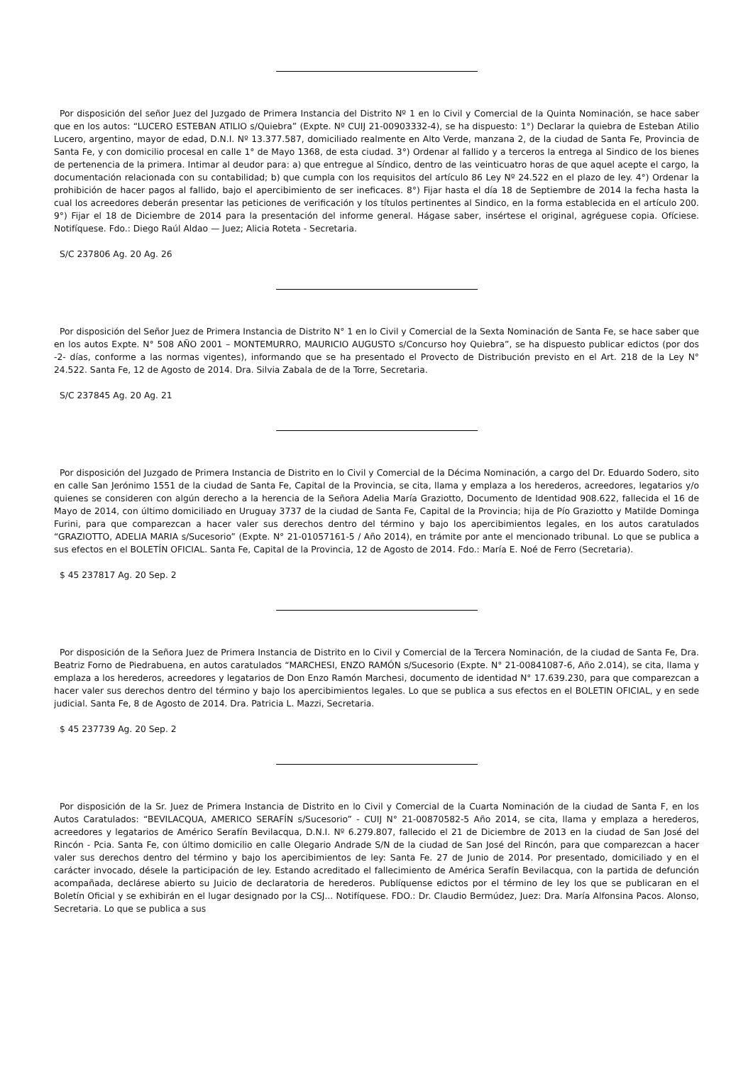Por disposición del señor Juez del Juzgado de Primera Instancia del Distrito Nº 1 en lo Civil y Comercial de la Quinta Nominación, se hace saber que en los autos: “LUCERO ESTEBAN ATILIO s/Quiebra” (Expte. Nº CUIJ 21-00903332-4), se ha dispuesto: 1°) Declarar la quiebra de Esteban Atilio Lucero, argentino, mayor de edad, D.N.I. Nº 13.377.587, domiciliado realmente en Alto Verde, manzana 2, de la ciudad de Santa Fe, Provincia de Santa Fe, y con domicilio procesal en calle 1° de Mayo 1368, de esta ciudad. 3°) Ordenar al fallido y a terceros la entrega al Sindico de los bienes de pertenencia de la primera. Intimar al deudor para: a) que entregue al Síndico, dentro de las veinticuatro horas de que aquel acepte el cargo, la documentación relacionada con su contabilidad; b) que cumpla con los requisitos del artículo 86 Ley Nº 24.522 en el plazo de ley. 4°) Ordenar la prohibición de hacer pagos al fallido, bajo el apercibimiento de ser ineficaces. 8°) Fijar hasta el día 18 de Septiembre de 2014 la fecha hasta la cual los acreedores deberán presentar las peticiones de verificación y los títulos pertinentes al Sindico, en la forma establecida en el artículo 200. 9°) Fijar el 18 de Diciembre de 2014 para la presentación del informe general. Hágase saber, insértese el original, agréguese copia. Ofíciese. Notifíquese. Fdo.: Diego Raúl Aldao — Juez; Alicia Roteta - Secretaria.
S/C 237806 Ag. 20 Ag. 26
Por disposición del Señor Juez de Primera Instancia de Distrito N° 1 en lo Civil y Comercial de la Sexta Nominación de Santa Fe, se hace saber que en los autos Expte. N° 508 AÑO 2001 – MONTEMURRO, MAURICIO AUGUSTO s/Concurso hoy Quiebra”, se ha dispuesto publicar edictos (por dos -2- días, conforme a las normas vigentes), informando que se ha presentado el Provecto de Distribución previsto en el Art. 218 de la Ley N° 24.522. Santa Fe, 12 de Agosto de 2014. Dra. Silvia Zabala de de la Torre, Secretaria.
S/C 237845 Ag. 20 Ag. 21
Por disposición del Juzgado de Primera Instancia de Distrito en lo Civil y Comercial de la Décima Nominación, a cargo del Dr. Eduardo Sodero, sito en calle San Jerónimo 1551 de la ciudad de Santa Fe, Capital de la Provincia, se cita, llama y emplaza a los herederos, acreedores, legatarios y/o quienes se consideren con algún derecho a la herencia de la Señora Adelia María Graziotto, Documento de Identidad 908.622, fallecida el 16 de Mayo de 2014, con último domiciliado en Uruguay 3737 de la ciudad de Santa Fe, Capital de la Provincia; hija de Pío Graziotto y Matilde Dominga Furini, para que comparezcan a hacer valer sus derechos dentro del término y bajo los apercibimientos legales, en los autos caratulados “GRAZIOTTO, ADELIA MARIA s/Sucesorio” (Expte. N° 21-01057161-5 / Año 2014), en trámite por ante el mencionado tribunal. Lo que se publica a sus efectos en el BOLETÍN OFICIAL. Santa Fe, Capital de la Provincia, 12 de Agosto de 2014. Fdo.: María E. Noé de Ferro (Secretaria).
$ 45 237817 Ag. 20 Sep. 2
Por disposición de la Señora Juez de Primera Instancia de Distrito en lo Civil y Comercial de la Tercera Nominación, de la ciudad de Santa Fe, Dra. Beatriz Forno de Piedrabuena, en autos caratulados “MARCHESI, ENZO RAMÓN s/Sucesorio (Expte. N° 21-00841087-6, Año 2.014), se cita, llama y emplaza a los herederos, acreedores y legatarios de Don Enzo Ramón Marchesi, documento de identidad N° 17.639.230, para que comparezcan a hacer valer sus derechos dentro del término y bajo los apercibimientos legales. Lo que se publica a sus efectos en el BOLETIN OFICIAL, y en sede judicial. Santa Fe, 8 de Agosto de 2014. Dra. Patricia L. Mazzi, Secretaria.
$ 45 237739 Ag. 20 Sep. 2
Por disposición de la Sr. Juez de Primera Instancia de Distrito en lo Civil y Comercial de la Cuarta Nominación de la ciudad de Santa F, en los Autos Caratulados: “BEVILACQUA, AMERICO SERAFÍN s/Sucesorio” - CUIJ N° 21-00870582-5 Año 2014, se cita, llama y emplaza a herederos, acreedores y legatarios de Américo Serafín Bevilacqua, D.N.I. Nº 6.279.807, fallecido el 21 de Diciembre de 2013 en la ciudad de San José del Rincón - Pcia. Santa Fe, con último domicilio en calle Olegario Andrade S/N de la ciudad de San José del Rincón, para que comparezcan a hacer valer sus derechos dentro del término y bajo los apercibimientos de ley: Santa Fe. 27 de Junio de 2014. Por presentado, domiciliado y en el carácter invocado, désele la participación de ley. Estando acreditado el fallecimiento de América Serafín Bevilacqua, con la partida de defunción acompañada, declárese abierto su Juicio de declaratoria de herederos. Publíquense edictos por el término de ley los que se publicaran en el Boletín Oficial y se exhibirán en el lugar designado por la CSJ... Notifíquese. FDO.: Dr. Claudio Bermúdez, Juez: Dra. María Alfonsina Pacos. Alonso, Secretaria. Lo que se publica a sus